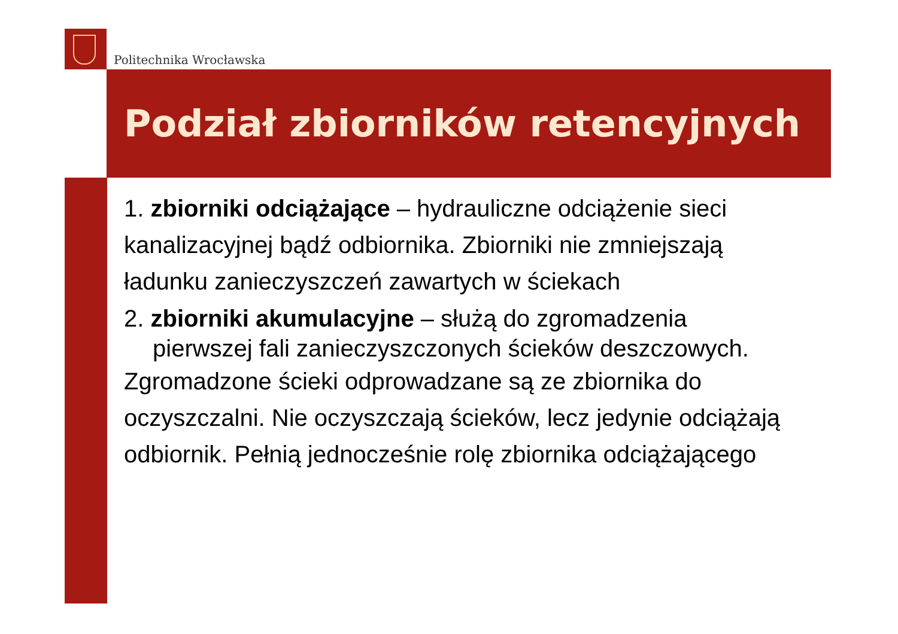Politechnika Wrocławska
Podział zbiorników retencyjnych
1. zbiorniki odciążające – hydrauliczne odciążenie sieci kanalizacyjnej bądź odbiornika. Zbiorniki nie zmniejszają ładunku zanieczyszczeń zawartych w ściekach
2. zbiorniki akumulacyjne – służą do zgromadzenia
pierwszej fali zanieczyszczonych ścieków deszczowych.
Zgromadzone ścieki odprowadzane są ze zbiornika do oczyszczalni. Nie oczyszczają ścieków, lecz jedynie odciążają odbiornik. Pełnią jednocześnie rolę zbiornika odciążającego